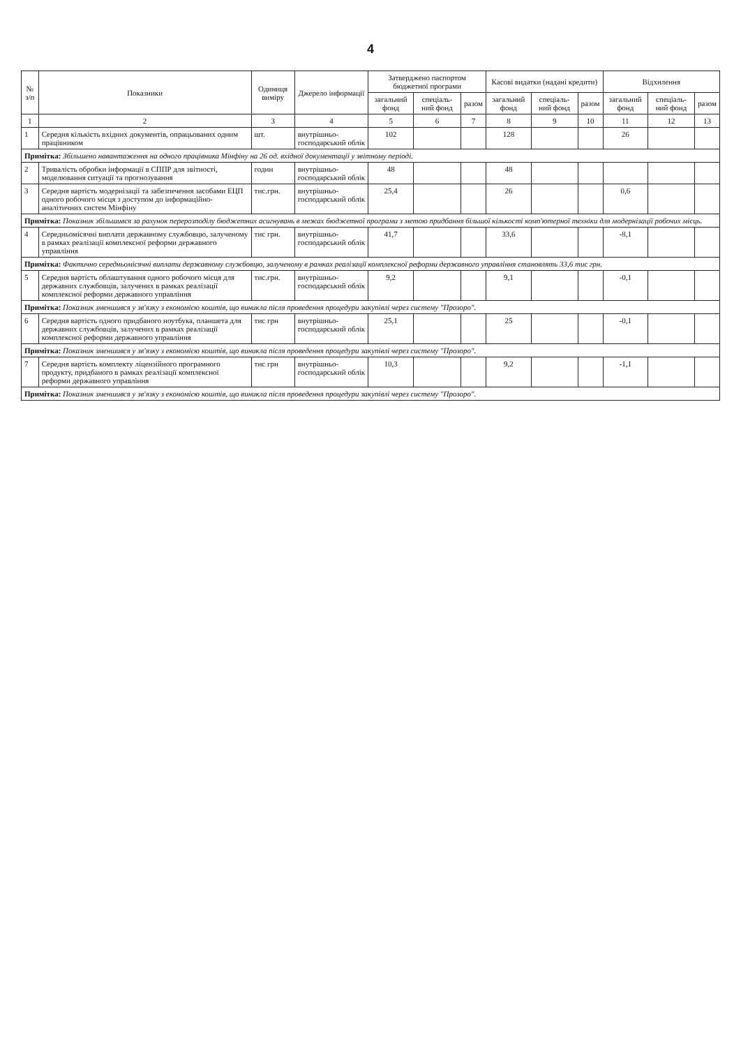4
| № з/п | Показники | Одиниця виміру | Джерело інформації | Затверджено паспортом бюджетної програми | | | Касові видатки (надані кредити) | | | Відхилення | | |
| --- | --- | --- | --- | --- | --- | --- | --- | --- | --- | --- | --- | --- |
| | | | | загальний фонд | спеціаль-ний фонд | разом | загальний фонд | спеціаль-ний фонд | разом | загальний фонд | спеціаль-ний фонд | разом |
| 1 | 2 | 3 | 4 | 5 | 6 | 7 | 8 | 9 | 10 | 11 | 12 | 13 |
| 1 | Середня кількість вхідних документів, опрацьованих одним працівником | шт. | внутрішньо-господарський облік | 102 | | | 128 | | | 26 | | |
| Примітка: Збільшено навантаження на одного працівника Мінфіну на 26 од. вхідної документації у звітному періоді. | | | | | | | | | | | | |
| 2 | Тривалість обробки інформації в СППР для звітності, моделювання ситуації та прогнозування | годин | внутрішньо-господарський облік | 48 | | | 48 | | | | | |
| 3 | Середня вартість модернізації та забезпечення засобами ЕЦП одного робочого місця з доступом до інформаційно-аналітичних систем Мінфіну | тис.грн. | внутрішньо-господарський облік | 25,4 | | | 26 | | | 0,6 | | |
| Примітка: Показник збільшився за рахунок перерозподілу бюджетних асигнувань в межах бюджетної програми з метою придбання більшої кількості комп'ютерної техніки для модернізації робочих місць. | | | | | | | | | | | | |
| 4 | Середньомісячні виплати державному службовцю, залученому в рамках реалізації комплексної реформи державного управління | тис грн. | внутрішньо-господарський облік | 41,7 | | | 33,6 | | | -8,1 | | |
| Примітка: Фактично середньомісячні виплати державному службовцю, залученому в рамках реалізації комплексної реформи державного управління становлять 33,6 тис грн. | | | | | | | | | | | | |
| 5 | Середня вартість облаштування одного робочого місця для державних службовців, залучених в рамках реалізації комплексної реформи державного управління | тис.грн. | внутрішньо-господарський облік | 9,2 | | | 9,1 | | | -0,1 | | |
| Примітка: Показник зменшився у зв'язку з економією коштів, що виникла після проведення процедури закупівлі через систему "Прозоро". | | | | | | | | | | | | |
| 6 | Середня вартість одного придбаного ноутбука, планшета для державних службовців, залучених в рамках реалізації комплексної реформи державного управління | тис грн | внутрішньо-господарський облік | 25,1 | | | 25 | | | -0,1 | | |
| Примітка: Показник зменшився у зв'язку з економією коштів, що виникла після проведення процедури закупівлі через систему "Прозоро". | | | | | | | | | | | | |
| 7 | Середня вартість комплекту ліцензійного програмного продукту, придбаного в рамках реалізації комплексної реформи державного управління | тис грн | внутрішньо-господарський облік | 10,3 | | | 9,2 | | | -1,1 | | |
| Примітка: Показник зменшився у зв'язку з економією коштів, що виникла після проведення процедури закупівлі через систему "Прозоро". | | | | | | | | | | | | |